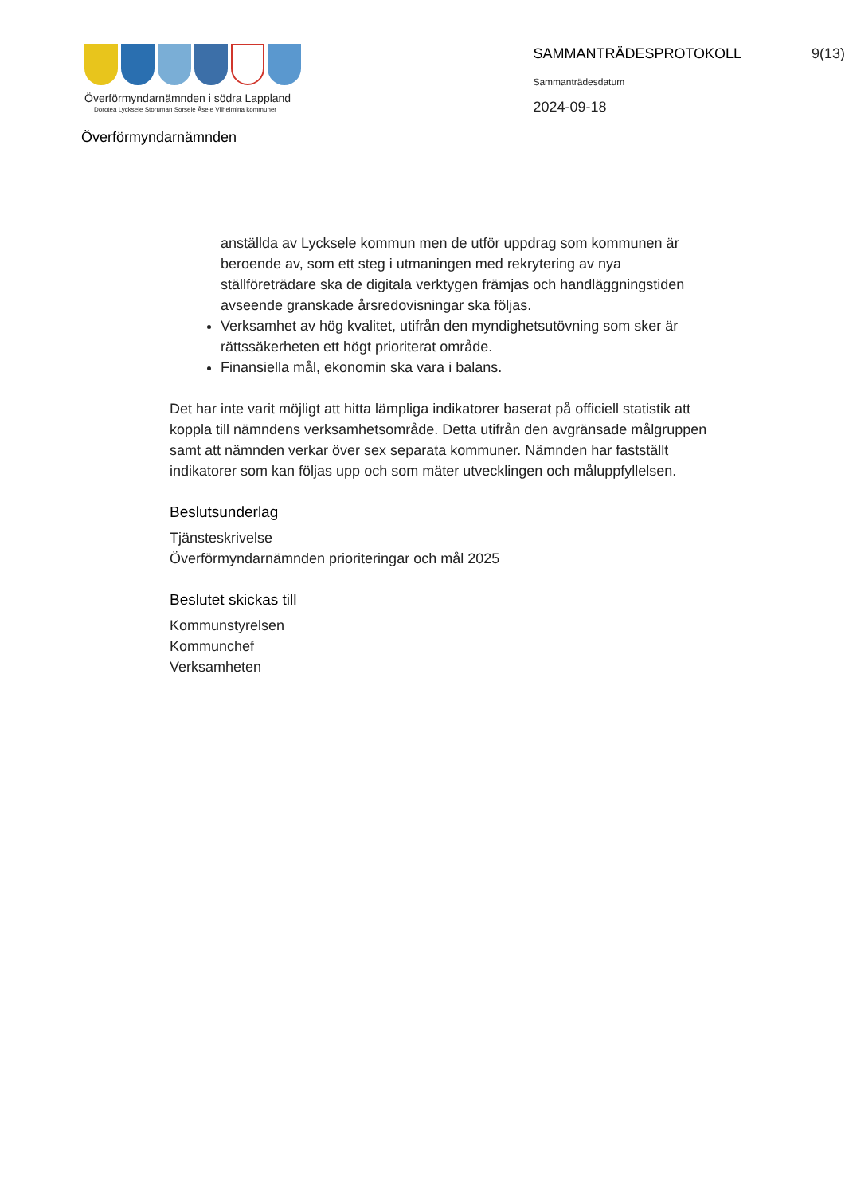Överförmyndarnämnden i södra Lappland
Dorotea Lycksele Storuman Sorsele Åsele Vilhelmina kommuner
Överförmyndarnämnden
SAMMANTRÄDESPROTOKOLL
Sammanträdesdatum
2024-09-18
9(13)
anställda av Lycksele kommun men de utför uppdrag som kommunen är beroende av, som ett steg i utmaningen med rekrytering av nya ställföreträdare ska de digitala verktygen främjas och handläggningstiden avseende granskade årsredovisningar ska följas.
Verksamhet av hög kvalitet, utifrån den myndighetsutövning som sker är rättssäkerheten ett högt prioriterat område.
Finansiella mål, ekonomin ska vara i balans.
Det har inte varit möjligt att hitta lämpliga indikatorer baserat på officiell statistik att koppla till nämndens verksamhetsområde. Detta utifrån den avgränsade målgruppen samt att nämnden verkar över sex separata kommuner. Nämnden har fastställt indikatorer som kan följas upp och som mäter utvecklingen och måluppfyllelsen.
Beslutsunderlag
Tjänsteskrivelse
Överförmyndarnämnden prioriteringar och mål 2025
Beslutet skickas till
Kommunstyrelsen
Kommunchef
Verksamheten